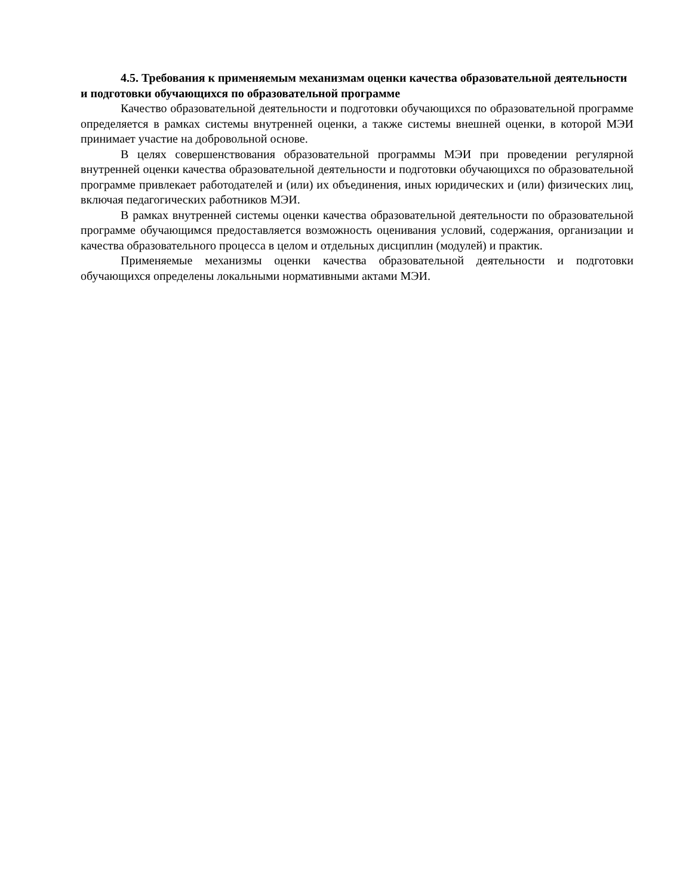4.5. Требования к применяемым механизмам оценки качества образовательной деятельности и подготовки обучающихся по образовательной программе
Качество образовательной деятельности и подготовки обучающихся по образовательной программе определяется в рамках системы внутренней оценки, а также системы внешней оценки, в которой МЭИ принимает участие на добровольной основе.
В целях совершенствования образовательной программы МЭИ при проведении регулярной внутренней оценки качества образовательной деятельности и подготовки обучающихся по образовательной программе привлекает работодателей и (или) их объединения, иных юридических и (или) физических лиц, включая педагогических работников МЭИ.
В рамках внутренней системы оценки качества образовательной деятельности по образовательной программе обучающимся предоставляется возможность оценивания условий, содержания, организации и качества образовательного процесса в целом и отдельных дисциплин (модулей) и практик.
Применяемые механизмы оценки качества образовательной деятельности и подготовки обучающихся определены локальными нормативными актами МЭИ.